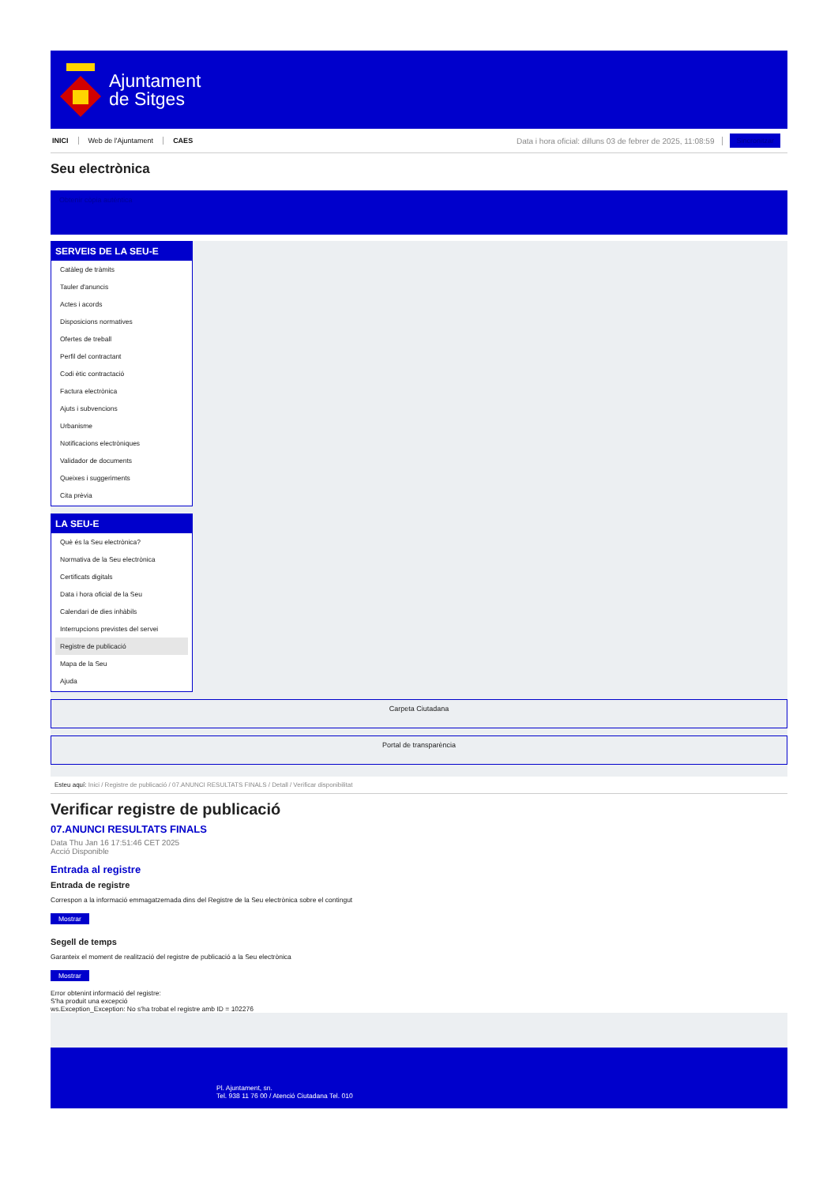Ajuntament
de Sitges
INICI Web de l'Ajuntament CAES Data i hora oficial: dilluns 03 de febrer de 2025, 11:08:59 Sincronitzar
Seu electrònica
Obtenir còpia autèntica
SERVEIS DE LA SEU-E
Catàleg de tràmits
Tauler d'anuncis
Actes i acords
Disposicions normatives
Ofertes de treball
Perfil del contractant
Codi ètic contractació
Factura electrònica
Ajuts i subvencions
Urbanisme
Notificacions electròniques
Validador de documents
Queixes i suggeriments
Cita prèvia
LA SEU-E
Què és la Seu electrònica?
Normativa de la Seu electrònica
Certificats digitals
Data i hora oficial de la Seu
Calendari de dies inhàbils
Interrupcions previstes del servei
Registre de publicació
Mapa de la Seu
Ajuda
Carpeta Ciutadana
Portal de transparència
Esteu aquí: Inici / Registre de publicació / 07.ANUNCI RESULTATS FINALS / Detall / Verificar disponibilitat
Verificar registre de publicació
07.ANUNCI RESULTATS FINALS
Data Thu Jan 16 17:51:46 CET 2025
Acció Disponible
Entrada al registre
Entrada de registre
Correspon a la informació emmagatzemada dins del Registre de la Seu electrònica sobre el contingut
Mostrar
Segell de temps
Garanteix el moment de realització del registre de publicació a la Seu electrònica
Mostrar
Error obtenint informació del registre:
S'ha produit una excepció
ws.Exception_Exception: No s'ha trobat el registre amb ID = 102276
Pl. Ajuntament, sn.
Tel. 938 11 76 00 / Atenció Ciutadana Tel. 010